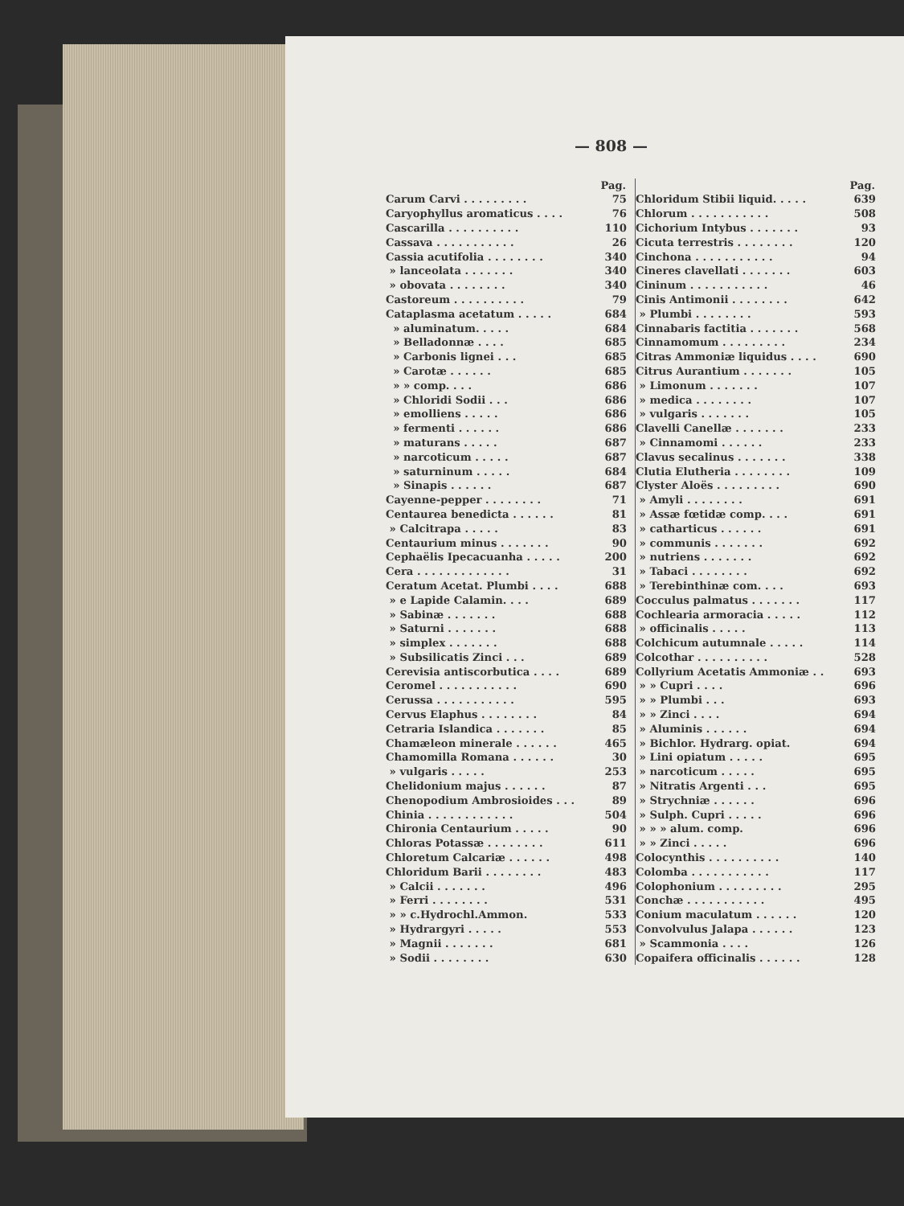— 808 —
| Pag. | |
| --- | --- |
| Carum Carvi . . . . . . . . . | 75 |
| Caryophyllus aromaticus . . . . | 76 |
| Cascarilla . . . . . . . . . . | 110 |
| Cassava . . . . . . . . . . . | 26 |
| Cassia acutifolia . . . . . . . . | 340 |
| » lanceolata . . . . . . . | 340 |
| » obovata . . . . . . . . | 340 |
| Castoreum . . . . . . . . . . | 79 |
| Cataplasma acetatum . . . . . | 684 |
| » aluminatum. . . . . | 684 |
| » Belladonnæ . . . . | 685 |
| » Carbonis lignei . . . | 685 |
| » Carotæ . . . . . . | 685 |
| » » comp. . . . | 686 |
| » Chloridi Sodii . . . | 686 |
| » emolliens . . . . . | 686 |
| » fermenti . . . . . . | 686 |
| » maturans . . . . . | 687 |
| » narcoticum . . . . . | 687 |
| » saturninum . . . . . | 684 |
| » Sinapis . . . . . . | 687 |
| Cayenne-pepper . . . . . . . . | 71 |
| Centaurea benedicta . . . . . . | 81 |
| » Calcitrapa . . . . . | 83 |
| Centaurium minus . . . . . . . | 90 |
| Cephaëlis Ipecacuanha . . . . . | 200 |
| Cera . . . . . . . . . . . . . | 31 |
| Ceratum Acetat. Plumbi . . . . | 688 |
| » e Lapide Calamin. . . . | 689 |
| » Sabinæ . . . . . . . | 688 |
| » Saturni . . . . . . . | 688 |
| » simplex . . . . . . . | 688 |
| » Subsilicatis Zinci . . . | 689 |
| Cerevisia antiscorbutica . . . . | 689 |
| Ceromel . . . . . . . . . . . | 690 |
| Cerussa . . . . . . . . . . . | 595 |
| Cervus Elaphus . . . . . . . . | 84 |
| Cetraria Islandica . . . . . . . | 85 |
| Chamæleon minerale . . . . . . | 465 |
| Chamomilla Romana . . . . . . | 30 |
| » vulgaris . . . . . | 253 |
| Chelidonium majus . . . . . . | 87 |
| Chenopodium Ambrosioides . . . | 89 |
| Chinia . . . . . . . . . . . . | 504 |
| Chironia Centaurium . . . . . | 90 |
| Chloras Potassæ . . . . . . . . | 611 |
| Chloretum Calcariæ . . . . . . | 498 |
| Chloridum Barii . . . . . . . . | 483 |
| » Calcii . . . . . . . | 496 |
| » Ferri . . . . . . . . | 531 |
| » » c.Hydrochl.Ammon. | 533 |
| » Hydrargyri . . . . . | 553 |
| » Magnii . . . . . . . | 681 |
| » Sodii . . . . . . . . | 630 |
| Pag. | |
| --- | --- |
| Chloridum Stibii liquid. . . . . | 639 |
| Chlorum . . . . . . . . . . . | 508 |
| Cichorium Intybus . . . . . . . | 93 |
| Cicuta terrestris . . . . . . . . | 120 |
| Cinchona . . . . . . . . . . . | 94 |
| Cineres clavellati . . . . . . . | 603 |
| Cininum . . . . . . . . . . . | 46 |
| Cinis Antimonii . . . . . . . . | 642 |
| » Plumbi . . . . . . . . | 593 |
| Cinnabaris factitia . . . . . . . | 568 |
| Cinnamomum . . . . . . . . . | 234 |
| Citras Ammoniæ liquidus . . . . | 690 |
| Citrus Aurantium . . . . . . . | 105 |
| » Limonum . . . . . . . | 107 |
| » medica . . . . . . . . | 107 |
| » vulgaris . . . . . . . | 105 |
| Clavelli Canellæ . . . . . . . | 233 |
| » Cinnamomi . . . . . . | 233 |
| Clavus secalinus . . . . . . . | 338 |
| Clutia Elutheria . . . . . . . . | 109 |
| Clyster Aloës . . . . . . . . . | 690 |
| » Amyli . . . . . . . . | 691 |
| » Assæ fœtidæ comp. . . . | 691 |
| » catharticus . . . . . . | 691 |
| » communis . . . . . . . | 692 |
| » nutriens . . . . . . . | 692 |
| » Tabaci . . . . . . . . | 692 |
| » Terebinthinæ com. . . . | 693 |
| Cocculus palmatus . . . . . . . | 117 |
| Cochlearia armoracia . . . . . | 112 |
| » officinalis . . . . . | 113 |
| Colchicum autumnale . . . . . | 114 |
| Colcothar . . . . . . . . . . | 528 |
| Collyrium Acetatis Ammoniæ . . | 693 |
| » » Cupri . . . . | 696 |
| » » Plumbi . . . | 693 |
| » » Zinci . . . . | 694 |
| » Aluminis . . . . . . | 694 |
| » Bichlor. Hydrarg. opiat. | 694 |
| » Lini opiatum . . . . . | 695 |
| » narcoticum . . . . . | 695 |
| » Nitratis Argenti . . . | 695 |
| » Strychniæ . . . . . . | 696 |
| » Sulph. Cupri . . . . . | 696 |
| » » » alum. comp. | 696 |
| » » Zinci . . . . . | 696 |
| Colocynthis . . . . . . . . . . | 140 |
| Colomba . . . . . . . . . . . | 117 |
| Colophonium . . . . . . . . . | 295 |
| Conchæ . . . . . . . . . . . | 495 |
| Conium maculatum . . . . . . | 120 |
| Convolvulus Jalapa . . . . . . | 123 |
| » Scammonia . . . . | 126 |
| Copaifera officinalis . . . . . . | 128 |